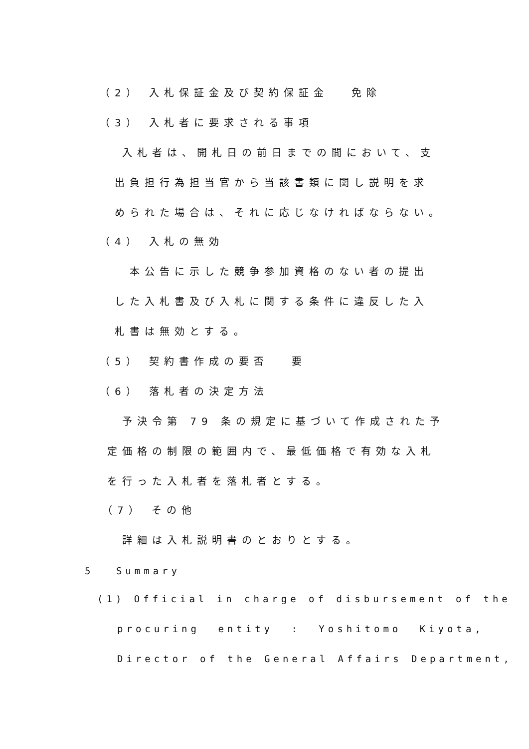（2） 入札保証金及び契約保証金　 免除
（3） 入札者に要求される事項
入札者は、開札日の前日までの間において、支
出負担行為担当官から当該書類に関し説明を求
められた場合は、それに応じなければならない。
（4） 入札の無効
本公告に示した競争参加資格のない者の提出
した入札書及び入札に関する条件に違反した入
札書は無効とする。
（5） 契約書作成の要否　 要
（6） 落札者の決定方法
予決令第 79 条の規定に基づいて作成された予
定価格の制限の範囲内で、最低価格で有効な入札
を行った入札者を落札者とする。
（7） その他
詳細は入札説明書のとおりとする。
5　 Summary
(1) Official in charge of disbursement of the
procuring entity : Yoshitomo Kiyota,
Director of the General Affairs Department,